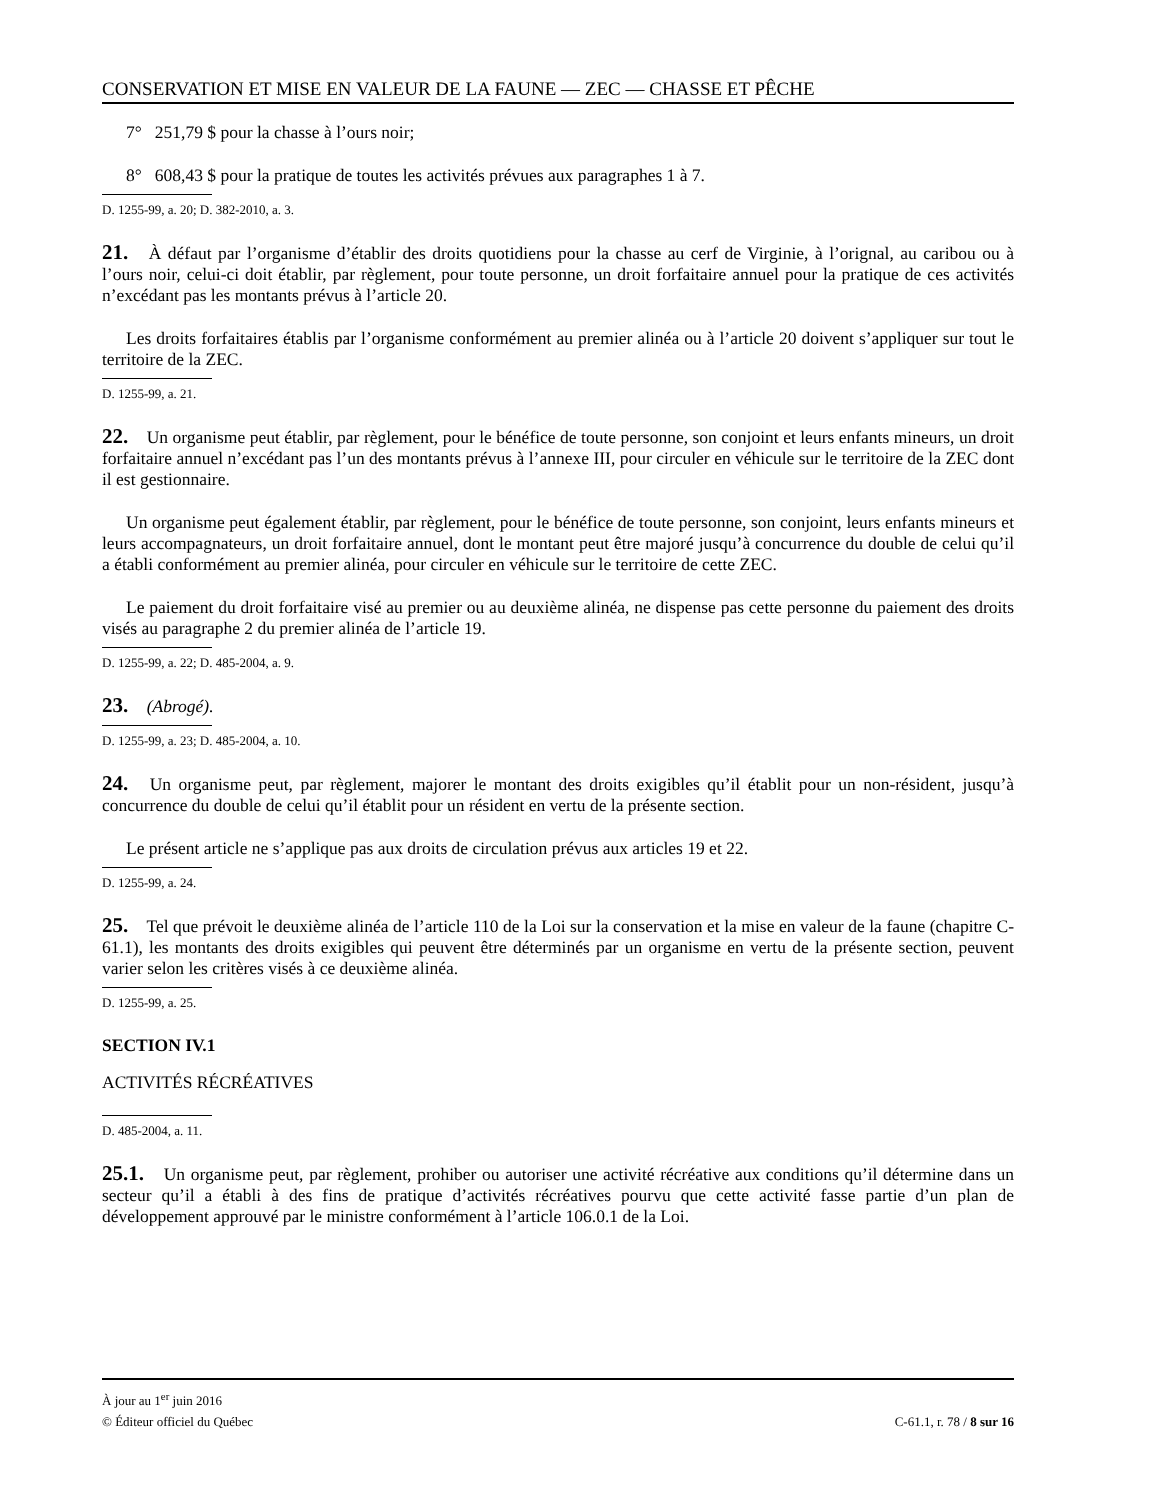CONSERVATION ET MISE EN VALEUR DE LA FAUNE — ZEC — CHASSE ET PÊCHE
7° 251,79 $ pour la chasse à l’ours noir;
8° 608,43 $ pour la pratique de toutes les activités prévues aux paragraphes 1 à 7.
D. 1255-99, a. 20; D. 382-2010, a. 3.
21. À défaut par l’organisme d’établir des droits quotidiens pour la chasse au cerf de Virginie, à l’orignal, au caribou ou à l’ours noir, celui-ci doit établir, par règlement, pour toute personne, un droit forfaitaire annuel pour la pratique de ces activités n’excédant pas les montants prévus à l’article 20.
Les droits forfaitaires établis par l’organisme conformément au premier alinéa ou à l’article 20 doivent s’appliquer sur tout le territoire de la ZEC.
D. 1255-99, a. 21.
22. Un organisme peut établir, par règlement, pour le bénéfice de toute personne, son conjoint et leurs enfants mineurs, un droit forfaitaire annuel n’excédant pas l’un des montants prévus à l’annexe III, pour circuler en véhicule sur le territoire de la ZEC dont il est gestionnaire.
Un organisme peut également établir, par règlement, pour le bénéfice de toute personne, son conjoint, leurs enfants mineurs et leurs accompagnateurs, un droit forfaitaire annuel, dont le montant peut être majoré jusqu’à concurrence du double de celui qu’il a établi conformément au premier alinéa, pour circuler en véhicule sur le territoire de cette ZEC.
Le paiement du droit forfaitaire visé au premier ou au deuxième alinéa, ne dispense pas cette personne du paiement des droits visés au paragraphe 2 du premier alinéa de l’article 19.
D. 1255-99, a. 22; D. 485-2004, a. 9.
23. (Abrogé).
D. 1255-99, a. 23; D. 485-2004, a. 10.
24. Un organisme peut, par règlement, majorer le montant des droits exigibles qu’il établit pour un non-résident, jusqu’à concurrence du double de celui qu’il établit pour un résident en vertu de la présente section.
Le présent article ne s’applique pas aux droits de circulation prévus aux articles 19 et 22.
D. 1255-99, a. 24.
25. Tel que prévoit le deuxième alinéa de l’article 110 de la Loi sur la conservation et la mise en valeur de la faune (chapitre C-61.1), les montants des droits exigibles qui peuvent être déterminés par un organisme en vertu de la présente section, peuvent varier selon les critères visés à ce deuxième alinéa.
D. 1255-99, a. 25.
SECTION IV.1
ACTIVITÉS RÉCRÉATIVES
D. 485-2004, a. 11.
25.1. Un organisme peut, par règlement, prohiber ou autoriser une activité récréative aux conditions qu’il détermine dans un secteur qu’il a établi à des fins de pratique d’activités récréatives pourvu que cette activité fasse partie d’un plan de développement approuvé par le ministre conformément à l’article 106.0.1 de la Loi.
À jour au 1<sup>er</sup> juin 2016
© Éditeur officiel du Québec C-61.1, r. 78 / 8 sur 16